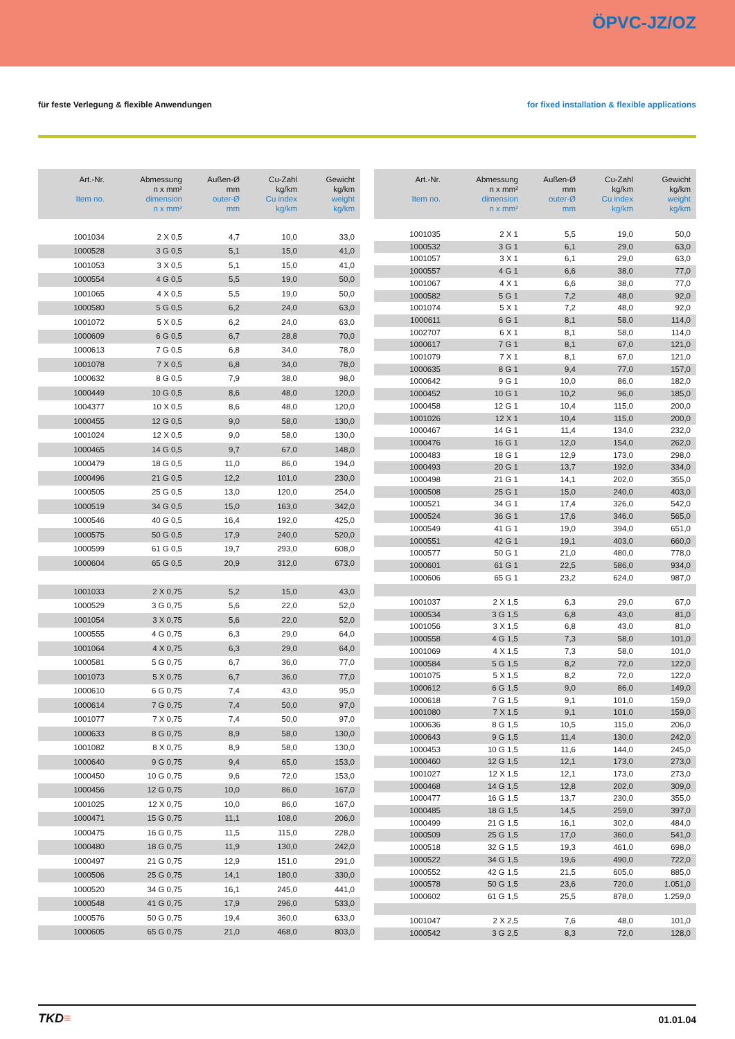ÖPVC-JZ/OZ
für feste Verlegung & flexible Anwendungen for fixed installation & flexible applications
| Art.-Nr. Item no. | Abmessung n x mm² dimension n x mm² | Außen-Ø mm outer-Ø mm | Cu-Zahl kg/km Cu index kg/km | Gewicht kg/km weight kg/km |
| --- | --- | --- | --- | --- |
| 1001034 | 2 X 0,5 | 4,7 | 10,0 | 33,0 |
| 1000528 | 3 G 0,5 | 5,1 | 15,0 | 41,0 |
| 1001053 | 3 X 0,5 | 5,1 | 15,0 | 41,0 |
| 1000554 | 4 G 0,5 | 5,5 | 19,0 | 50,0 |
| 1001065 | 4 X 0,5 | 5,5 | 19,0 | 50,0 |
| 1000580 | 5 G 0,5 | 6,2 | 24,0 | 63,0 |
| 1001072 | 5 X 0,5 | 6,2 | 24,0 | 63,0 |
| 1000609 | 6 G 0,5 | 6,7 | 28,8 | 70,0 |
| 1000613 | 7 G 0,5 | 6,8 | 34,0 | 78,0 |
| 1001078 | 7 X 0,5 | 6,8 | 34,0 | 78,0 |
| 1000632 | 8 G 0,5 | 7,9 | 38,0 | 98,0 |
| 1000449 | 10 G 0,5 | 8,6 | 48,0 | 120,0 |
| 1004377 | 10 X 0,5 | 8,6 | 48,0 | 120,0 |
| 1000455 | 12 G 0,5 | 9,0 | 58,0 | 130,0 |
| 1001024 | 12 X 0,5 | 9,0 | 58,0 | 130,0 |
| 1000465 | 14 G 0,5 | 9,7 | 67,0 | 148,0 |
| 1000479 | 18 G 0,5 | 11,0 | 86,0 | 194,0 |
| 1000496 | 21 G 0,5 | 12,2 | 101,0 | 230,0 |
| 1000505 | 25 G 0,5 | 13,0 | 120,0 | 254,0 |
| 1000519 | 34 G 0,5 | 15,0 | 163,0 | 342,0 |
| 1000546 | 40 G 0,5 | 16,4 | 192,0 | 425,0 |
| 1000575 | 50 G 0,5 | 17,9 | 240,0 | 520,0 |
| 1000599 | 61 G 0,5 | 19,7 | 293,0 | 608,0 |
| 1000604 | 65 G 0,5 | 20,9 | 312,0 | 673,0 |
| 1001033 | 2 X 0,75 | 5,2 | 15,0 | 43,0 |
| 1000529 | 3 G 0,75 | 5,6 | 22,0 | 52,0 |
| 1001054 | 3 X 0,75 | 5,6 | 22,0 | 52,0 |
| 1000555 | 4 G 0,75 | 6,3 | 29,0 | 64,0 |
| 1001064 | 4 X 0,75 | 6,3 | 29,0 | 64,0 |
| 1000581 | 5 G 0,75 | 6,7 | 36,0 | 77,0 |
| 1001073 | 5 X 0,75 | 6,7 | 36,0 | 77,0 |
| 1000610 | 6 G 0,75 | 7,4 | 43,0 | 95,0 |
| 1000614 | 7 G 0,75 | 7,4 | 50,0 | 97,0 |
| 1001077 | 7 X 0,75 | 7,4 | 50,0 | 97,0 |
| 1000633 | 8 G 0,75 | 8,9 | 58,0 | 130,0 |
| 1001082 | 8 X 0,75 | 8,9 | 58,0 | 130,0 |
| 1000640 | 9 G 0,75 | 9,4 | 65,0 | 153,0 |
| 1000450 | 10 G 0,75 | 9,6 | 72,0 | 153,0 |
| 1000456 | 12 G 0,75 | 10,0 | 86,0 | 167,0 |
| 1001025 | 12 X 0,75 | 10,0 | 86,0 | 167,0 |
| 1000471 | 15 G 0,75 | 11,1 | 108,0 | 206,0 |
| 1000475 | 16 G 0,75 | 11,5 | 115,0 | 228,0 |
| 1000480 | 18 G 0,75 | 11,9 | 130,0 | 242,0 |
| 1000497 | 21 G 0,75 | 12,9 | 151,0 | 291,0 |
| 1000506 | 25 G 0,75 | 14,1 | 180,0 | 330,0 |
| 1000520 | 34 G 0,75 | 16,1 | 245,0 | 441,0 |
| 1000548 | 41 G 0,75 | 17,9 | 296,0 | 533,0 |
| 1000576 | 50 G 0,75 | 19,4 | 360,0 | 633,0 |
| 1000605 | 65 G 0,75 | 21,0 | 468,0 | 803,0 |
| Art.-Nr. Item no. | Abmessung n x mm² dimension n x mm² | Außen-Ø mm outer-Ø mm | Cu-Zahl kg/km Cu index kg/km | Gewicht kg/km weight kg/km |
| --- | --- | --- | --- | --- |
| 1001035 | 2 X 1 | 5,5 | 19,0 | 50,0 |
| 1000532 | 3 G 1 | 6,1 | 29,0 | 63,0 |
| 1001057 | 3 X 1 | 6,1 | 29,0 | 63,0 |
| 1000557 | 4 G 1 | 6,6 | 38,0 | 77,0 |
| 1001067 | 4 X 1 | 6,6 | 38,0 | 77,0 |
| 1000582 | 5 G 1 | 7,2 | 48,0 | 92,0 |
| 1001074 | 5 X 1 | 7,2 | 48,0 | 92,0 |
| 1000611 | 6 G 1 | 8,1 | 58,0 | 114,0 |
| 1002707 | 6 X 1 | 8,1 | 58,0 | 114,0 |
| 1000617 | 7 G 1 | 8,1 | 67,0 | 121,0 |
| 1001079 | 7 X 1 | 8,1 | 67,0 | 121,0 |
| 1000635 | 8 G 1 | 9,4 | 77,0 | 157,0 |
| 1000642 | 9 G 1 | 10,0 | 86,0 | 182,0 |
| 1000452 | 10 G 1 | 10,2 | 96,0 | 185,0 |
| 1000458 | 12 G 1 | 10,4 | 115,0 | 200,0 |
| 1001026 | 12 X 1 | 10,4 | 115,0 | 200,0 |
| 1000467 | 14 G 1 | 11,4 | 134,0 | 232,0 |
| 1000476 | 16 G 1 | 12,0 | 154,0 | 262,0 |
| 1000483 | 18 G 1 | 12,9 | 173,0 | 298,0 |
| 1000493 | 20 G 1 | 13,7 | 192,0 | 334,0 |
| 1000498 | 21 G 1 | 14,1 | 202,0 | 355,0 |
| 1000508 | 25 G 1 | 15,0 | 240,0 | 403,0 |
| 1000521 | 34 G 1 | 17,4 | 326,0 | 542,0 |
| 1000524 | 36 G 1 | 17,6 | 346,0 | 565,0 |
| 1000549 | 41 G 1 | 19,0 | 394,0 | 651,0 |
| 1000551 | 42 G 1 | 19,1 | 403,0 | 660,0 |
| 1000577 | 50 G 1 | 21,0 | 480,0 | 778,0 |
| 1000601 | 61 G 1 | 22,5 | 586,0 | 934,0 |
| 1000606 | 65 G 1 | 23,2 | 624,0 | 987,0 |
| 1001037 | 2 X 1,5 | 6,3 | 29,0 | 67,0 |
| 1000534 | 3 G 1,5 | 6,8 | 43,0 | 81,0 |
| 1001056 | 3 X 1,5 | 6,8 | 43,0 | 81,0 |
| 1000558 | 4 G 1,5 | 7,3 | 58,0 | 101,0 |
| 1001069 | 4 X 1,5 | 7,3 | 58,0 | 101,0 |
| 1000584 | 5 G 1,5 | 8,2 | 72,0 | 122,0 |
| 1001075 | 5 X 1,5 | 8,2 | 72,0 | 122,0 |
| 1000612 | 6 G 1,5 | 9,0 | 86,0 | 149,0 |
| 1000618 | 7 G 1,5 | 9,1 | 101,0 | 159,0 |
| 1001080 | 7 X 1,5 | 9,1 | 101,0 | 159,0 |
| 1000636 | 8 G 1,5 | 10,5 | 115,0 | 206,0 |
| 1000643 | 9 G 1,5 | 11,4 | 130,0 | 242,0 |
| 1000453 | 10 G 1,5 | 11,6 | 144,0 | 245,0 |
| 1000460 | 12 G 1,5 | 12,1 | 173,0 | 273,0 |
| 1001027 | 12 X 1,5 | 12,1 | 173,0 | 273,0 |
| 1000468 | 14 G 1,5 | 12,8 | 202,0 | 309,0 |
| 1000477 | 16 G 1,5 | 13,7 | 230,0 | 355,0 |
| 1000485 | 18 G 1,5 | 14,5 | 259,0 | 397,0 |
| 1000499 | 21 G 1,5 | 16,1 | 302,0 | 484,0 |
| 1000509 | 25 G 1,5 | 17,0 | 360,0 | 541,0 |
| 1000518 | 32 G 1,5 | 19,3 | 461,0 | 698,0 |
| 1000522 | 34 G 1,5 | 19,6 | 490,0 | 722,0 |
| 1000552 | 42 G 1,5 | 21,5 | 605,0 | 885,0 |
| 1000578 | 50 G 1,5 | 23,6 | 720,0 | 1.051,0 |
| 1000602 | 61 G 1,5 | 25,5 | 878,0 | 1.259,0 |
| 1001047 | 2 X 2,5 | 7,6 | 48,0 | 101,0 |
| 1000542 | 3 G 2,5 | 8,3 | 72,0 | 128,0 |
TKD≡ 01.01.04